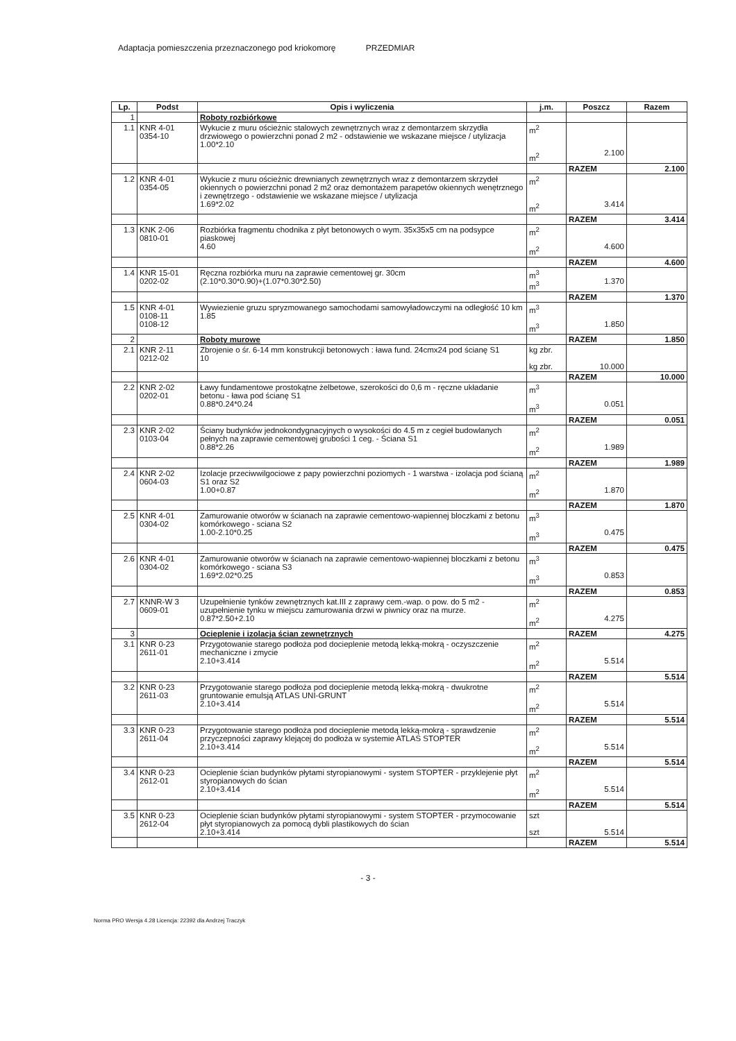Adaptacja pomieszczenia przeznaczonego pod kriokomorę PRZEDMIAR
| Lp. | Podst | Opis i wyliczenia | j.m. | Poszcz | Razem |
| --- | --- | --- | --- | --- | --- |
| 1 | | Roboty rozbiórkowe | | | |
| 1.1 | KNR 4-01 0354-10 | Wykucie z muru ościeżnic stalowych zewnętrznych wraz z demontarzem skrzydła drzwiowego o powierzchni ponad 2 m2 - odstawienie we wskazane miejsce / utylizacja 1.00*2.10 | m<sup>2</sup> m<sup>2</sup> | 2.100 | |
| | | | | RAZEM | 2.100 |
| 1.2 | KNR 4-01 0354-05 | Wykucie z muru ościeżnic drewnianych zewnętrznych wraz z demontarzem skrzydeł okiennych o powierzchni ponad 2 m2 oraz demontażem parapetów okiennych wenętrznego i zewnętrzego - odstawienie we wskazane miejsce / utylizacja 1.69*2.02 | m<sup>2</sup> m<sup>2</sup> | 3.414 | |
| | | | | RAZEM | 3.414 |
| 1.3 | KNK 2-06 0810-01 | Rozbiórka fragmentu chodnika z płyt betonowych o wym. 35x35x5 cm na podsypce piaskowej 4.60 | m<sup>2</sup> m<sup>2</sup> | 4.600 | |
| | | | | RAZEM | 4.600 |
| 1.4 | KNR 15-01 0202-02 | Ręczna rozbiórka muru na zaprawie cementowej gr. 30cm (2.10*0.30*0.90)+(1.07*0.30*2.50) | m<sup>3</sup> m<sup>3</sup> | 1.370 | |
| | | | | RAZEM | 1.370 |
| 1.5 | KNR 4-01 0108-11 0108-12 | Wywiezienie gruzu spryzmowanego samochodami samowyładowczymi na odległość 10 km 1.85 | m<sup>3</sup> m<sup>3</sup> | 1.850 | |
| 2 | | Roboty murowe | | RAZEM | 1.850 |
| 2.1 | KNR 2-11 0212-02 | Zbrojenie o śr. 6-14 mm konstrukcji betonowych : ława fund. 24cmx24 pod ścianę S1 10 | kg zbr. kg zbr. | 10.000 | |
| | | | | RAZEM | 10.000 |
| 2.2 | KNR 2-02 0202-01 | Ławy fundamentowe prostokątne żelbetowe, szerokości do 0,6 m - ręczne układanie betonu - ława pod ścianę S1 0.88*0.24*0.24 | m<sup>3</sup> m<sup>3</sup> | 0.051 | |
| | | | | RAZEM | 0.051 |
| 2.3 | KNR 2-02 0103-04 | Ściany budynków jednokondygnacyjnych o wysokości do 4.5 m z cegieł budowlanych pełnych na zaprawie cementowej grubości 1 ceg. - Ściana S1 0.88*2.26 | m<sup>2</sup> m<sup>2</sup> | 1.989 | |
| | | | | RAZEM | 1.989 |
| 2.4 | KNR 2-02 0604-03 | Izolacje przeciwwilgociowe z papy powierzchni poziomych - 1 warstwa - izolacja pod ścianą S1 oraz S2 1.00+0.87 | m<sup>2</sup> m<sup>2</sup> | 1.870 | |
| | | | | RAZEM | 1.870 |
| 2.5 | KNR 4-01 0304-02 | Zamurowanie otworów w ścianach na zaprawie cementowo-wapiennej bloczkami z betonu komórkowego - sciana S2 1.00-2.10*0.25 | m<sup>3</sup> m<sup>3</sup> | 0.475 | |
| | | | | RAZEM | 0.475 |
| 2.6 | KNR 4-01 0304-02 | Zamurowanie otworów w ścianach na zaprawie cementowo-wapiennej bloczkami z betonu komórkowego - sciana S3 1.69*2.02*0.25 | m<sup>3</sup> m<sup>3</sup> | 0.853 | |
| | | | | RAZEM | 0.853 |
| 2.7 | KNNR-W 3 0609-01 | Uzupełnienie tynków zewnętrznych kat.III z zaprawy cem.-wap. o pow. do 5 m2 - uzupełnienie tynku w miejscu zamurowania drzwi w piwnicy oraz na murze. 0.87*2.50+2.10 | m<sup>2</sup> m<sup>2</sup> | 4.275 | |
| 3 | | Ocieplenie i izolacja ścian zewnętrznych | | RAZEM | 4.275 |
| 3.1 | KNR 0-23 2611-01 | Przygotowanie starego podłoża pod docieplenie metodą lekką-mokrą - oczyszczenie mechaniczne i zmycie 2.10+3.414 | m<sup>2</sup> m<sup>2</sup> | 5.514 | |
| | | | | RAZEM | 5.514 |
| 3.2 | KNR 0-23 2611-03 | Przygotowanie starego podłoża pod docieplenie metodą lekką-mokrą - dwukrotne gruntowanie emulsją ATLAS UNI-GRUNT 2.10+3.414 | m<sup>2</sup> m<sup>2</sup> | 5.514 | |
| | | | | RAZEM | 5.514 |
| 3.3 | KNR 0-23 2611-04 | Przygotowanie starego podłoża pod docieplenie metodą lekką-mokrą - sprawdzenie przyczepności zaprawy klejącej do podłoża w systemie ATLAS STOPTER 2.10+3.414 | m<sup>2</sup> m<sup>2</sup> | 5.514 | |
| | | | | RAZEM | 5.514 |
| 3.4 | KNR 0-23 2612-01 | Ocieplenie ścian budynków płytami styropianowymi - system STOPTER - przyklejenie płyt styropianowych do ścian 2.10+3.414 | m<sup>2</sup> m<sup>2</sup> | 5.514 | |
| | | | | RAZEM | 5.514 |
| 3.5 | KNR 0-23 2612-04 | Ocieplenie ścian budynków płytami styropianowymi - system STOPTER - przymocowanie płyt styropianowych za pomocą dybli plastikowych do ścian 2.10+3.414 | szt szt | 5.514 | |
| | | | | RAZEM | 5.514 |
- 3 -
Norma PRO Wersja 4.28 Licencja: 22392 dla Andrzej Traczyk